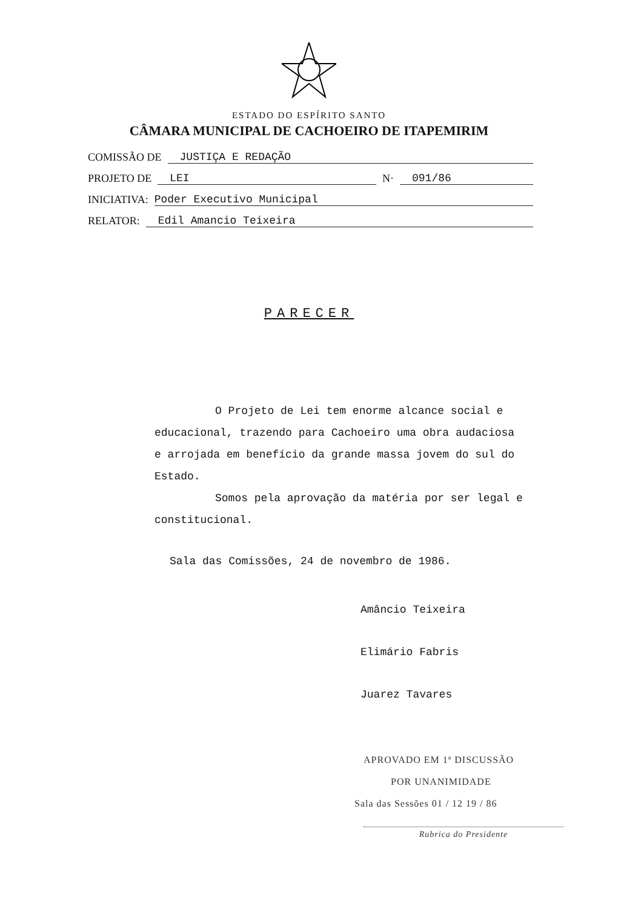ESTADO DO ESPÍRITO SANTO
CÂMARA MUNICIPAL DE CACHOEIRO DE ITAPEMIRIM
COMISSÃO DE JUSTIÇA E REDAÇÃO
PROJETO DE LEI N· 091/86
INICIATIVA: Poder Executivo Municipal
RELATOR: Edil Amancio Teixeira
PARECER
O Projeto de Lei tem enorme alcance social e educacional, trazendo para Cachoeiro uma obra audaciosa e arrojada em benefício da grande massa jovem do sul do Estado.
Somos pela aprovação da matéria por ser legal e constitucional.
Sala das Comissões, 24 de novembro de 1986.
Amâncio Teixeira
Elimário Fabris
Juarez Tavares
APROVADO EM 1ª DISCUSSÃO
POR UNANIMIDADE
Sala das Sessões 01 / 12 19 / 86
Rubrica do Presidente